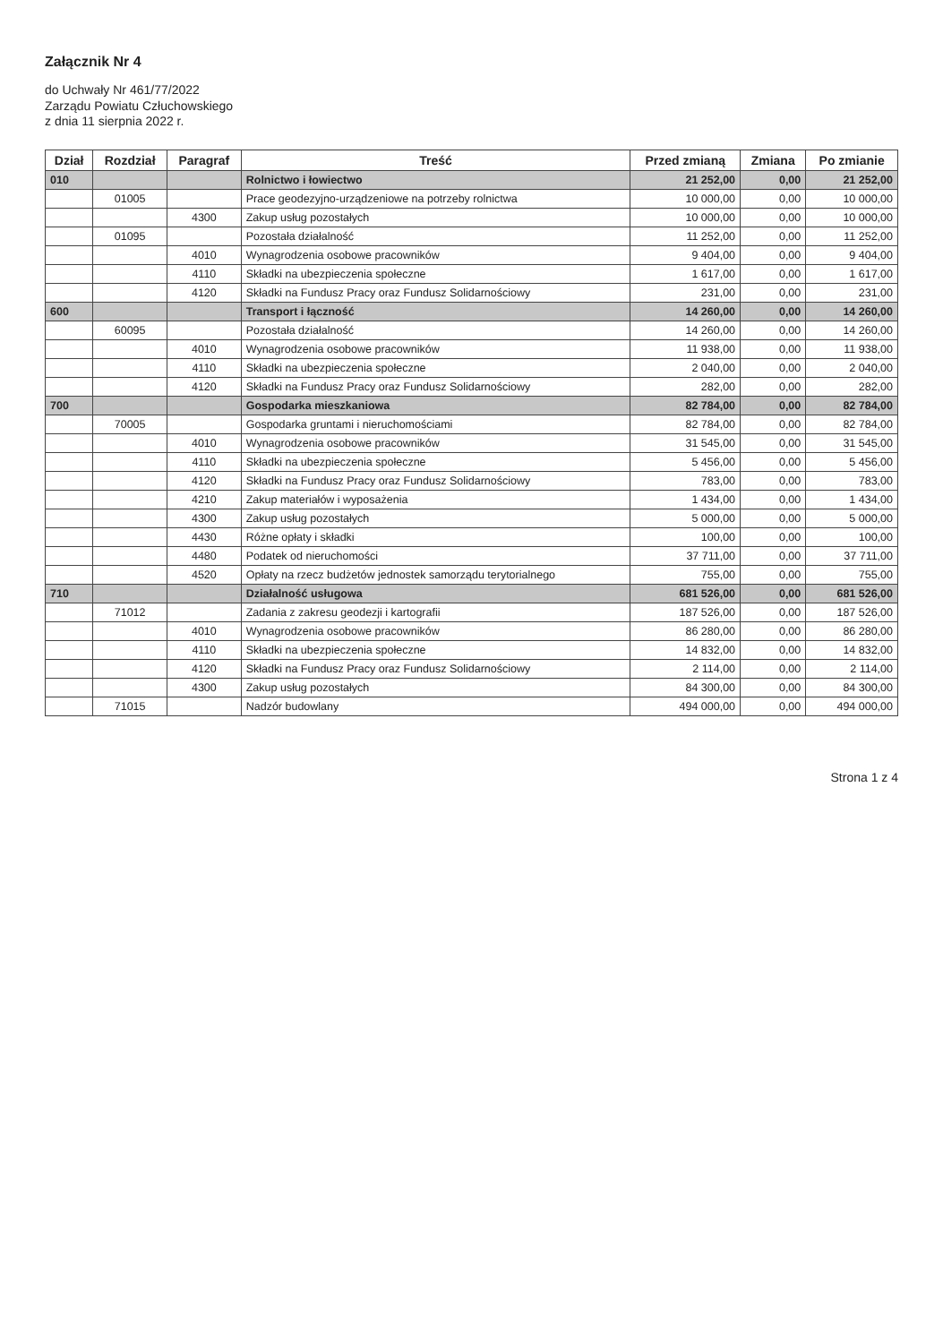Załącznik Nr 4
do Uchwały Nr 461/77/2022
Zarządu Powiatu Człuchowskiego
z dnia 11 sierpnia 2022 r.
| Dział | Rozdział | Paragraf | Treść | Przed zmianą | Zmiana | Po zmianie |
| --- | --- | --- | --- | --- | --- | --- |
| 010 | | | Rolnictwo i łowiectwo | 21 252,00 | 0,00 | 21 252,00 |
| | 01005 | | Prace geodezyjno-urządzeniowe na potrzeby rolnictwa | 10 000,00 | 0,00 | 10 000,00 |
| | | 4300 | Zakup usług pozostałych | 10 000,00 | 0,00 | 10 000,00 |
| | 01095 | | Pozostała działalność | 11 252,00 | 0,00 | 11 252,00 |
| | | 4010 | Wynagrodzenia osobowe pracowników | 9 404,00 | 0,00 | 9 404,00 |
| | | 4110 | Składki na ubezpieczenia społeczne | 1 617,00 | 0,00 | 1 617,00 |
| | | 4120 | Składki na Fundusz Pracy oraz Fundusz Solidarnościowy | 231,00 | 0,00 | 231,00 |
| 600 | | | Transport i łączność | 14 260,00 | 0,00 | 14 260,00 |
| | 60095 | | Pozostała działalność | 14 260,00 | 0,00 | 14 260,00 |
| | | 4010 | Wynagrodzenia osobowe pracowników | 11 938,00 | 0,00 | 11 938,00 |
| | | 4110 | Składki na ubezpieczenia społeczne | 2 040,00 | 0,00 | 2 040,00 |
| | | 4120 | Składki na Fundusz Pracy oraz Fundusz Solidarnościowy | 282,00 | 0,00 | 282,00 |
| 700 | | | Gospodarka mieszkaniowa | 82 784,00 | 0,00 | 82 784,00 |
| | 70005 | | Gospodarka gruntami i nieruchomościami | 82 784,00 | 0,00 | 82 784,00 |
| | | 4010 | Wynagrodzenia osobowe pracowników | 31 545,00 | 0,00 | 31 545,00 |
| | | 4110 | Składki na ubezpieczenia społeczne | 5 456,00 | 0,00 | 5 456,00 |
| | | 4120 | Składki na Fundusz Pracy oraz Fundusz Solidarnościowy | 783,00 | 0,00 | 783,00 |
| | | 4210 | Zakup materiałów i wyposażenia | 1 434,00 | 0,00 | 1 434,00 |
| | | 4300 | Zakup usług pozostałych | 5 000,00 | 0,00 | 5 000,00 |
| | | 4430 | Różne opłaty i składki | 100,00 | 0,00 | 100,00 |
| | | 4480 | Podatek od nieruchomości | 37 711,00 | 0,00 | 37 711,00 |
| | | 4520 | Opłaty na rzecz budżetów jednostek samorządu terytorialnego | 755,00 | 0,00 | 755,00 |
| 710 | | | Działalność usługowa | 681 526,00 | 0,00 | 681 526,00 |
| | 71012 | | Zadania z zakresu geodezji i kartografii | 187 526,00 | 0,00 | 187 526,00 |
| | | 4010 | Wynagrodzenia osobowe pracowników | 86 280,00 | 0,00 | 86 280,00 |
| | | 4110 | Składki na ubezpieczenia społeczne | 14 832,00 | 0,00 | 14 832,00 |
| | | 4120 | Składki na Fundusz Pracy oraz Fundusz Solidarnościowy | 2 114,00 | 0,00 | 2 114,00 |
| | | 4300 | Zakup usług pozostałych | 84 300,00 | 0,00 | 84 300,00 |
| | 71015 | | Nadzór budowlany | 494 000,00 | 0,00 | 494 000,00 |
Strona 1 z 4